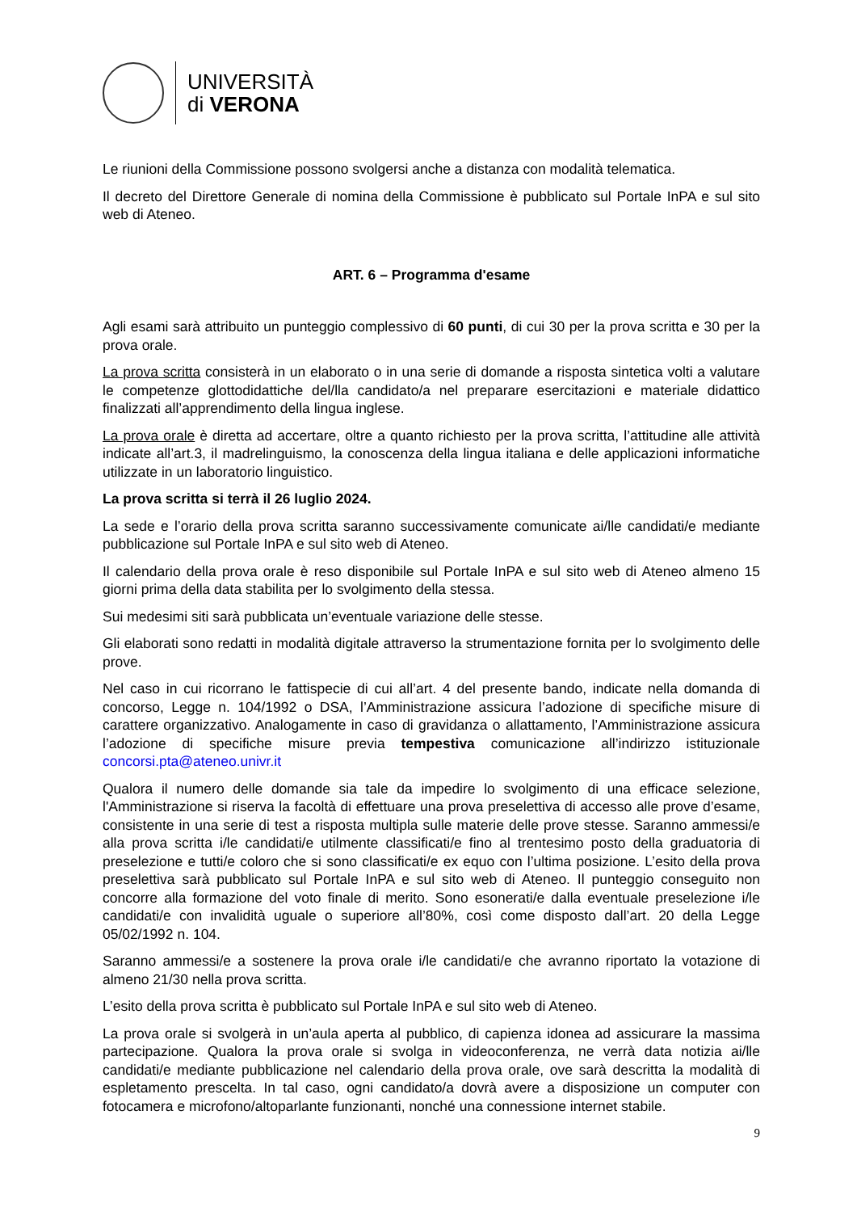UNIVERSITÀ
di VERONA
Le riunioni della Commissione possono svolgersi anche a distanza con modalità telematica.
Il decreto del Direttore Generale di nomina della Commissione è pubblicato sul Portale InPA e sul sito web di Ateneo.
ART. 6 – Programma d'esame
Agli esami sarà attribuito un punteggio complessivo di 60 punti, di cui 30 per la prova scritta e 30 per la prova orale.
La prova scritta consisterà in un elaborato o in una serie di domande a risposta sintetica volti a valutare le competenze glottodidattiche del/lla candidato/a nel preparare esercitazioni e materiale didattico finalizzati all’apprendimento della lingua inglese.
La prova orale è diretta ad accertare, oltre a quanto richiesto per la prova scritta, l’attitudine alle attività indicate all’art.3, il madrelinguismo, la conoscenza della lingua italiana e delle applicazioni informatiche utilizzate in un laboratorio linguistico.
La prova scritta si terrà il 26 luglio 2024.
La sede e l’orario della prova scritta saranno successivamente comunicate ai/lle candidati/e mediante pubblicazione sul Portale InPA e sul sito web di Ateneo.
Il calendario della prova orale è reso disponibile sul Portale InPA e sul sito web di Ateneo almeno 15 giorni prima della data stabilita per lo svolgimento della stessa.
Sui medesimi siti sarà pubblicata un’eventuale variazione delle stesse.
Gli elaborati sono redatti in modalità digitale attraverso la strumentazione fornita per lo svolgimento delle prove.
Nel caso in cui ricorrano le fattispecie di cui all’art. 4 del presente bando, indicate nella domanda di concorso, Legge n. 104/1992 o DSA, l’Amministrazione assicura l’adozione di specifiche misure di carattere organizzativo. Analogamente in caso di gravidanza o allattamento, l’Amministrazione assicura l’adozione di specifiche misure previa tempestiva comunicazione all’indirizzo istituzionale concorsi.pta@ateneo.univr.it
Qualora il numero delle domande sia tale da impedire lo svolgimento di una efficace selezione, l'Amministrazione si riserva la facoltà di effettuare una prova preselettiva di accesso alle prove d’esame, consistente in una serie di test a risposta multipla sulle materie delle prove stesse. Saranno ammessi/e alla prova scritta i/le candidati/e utilmente classificati/e fino al trentesimo posto della graduatoria di preselezione e tutti/e coloro che si sono classificati/e ex equo con l’ultima posizione. L’esito della prova preselettiva sarà pubblicato sul Portale InPA e sul sito web di Ateneo. Il punteggio conseguito non concorre alla formazione del voto finale di merito. Sono esonerati/e dalla eventuale preselezione i/le candidati/e con invalidità uguale o superiore all’80%, così come disposto dall’art. 20 della Legge 05/02/1992 n. 104.
Saranno ammessi/e a sostenere la prova orale i/le candidati/e che avranno riportato la votazione di almeno 21/30 nella prova scritta.
L’esito della prova scritta è pubblicato sul Portale InPA e sul sito web di Ateneo.
La prova orale si svolgerà in un’aula aperta al pubblico, di capienza idonea ad assicurare la massima partecipazione. Qualora la prova orale si svolga in videoconferenza, ne verrà data notizia ai/lle candidati/e mediante pubblicazione nel calendario della prova orale, ove sarà descritta la modalità di espletamento prescelta. In tal caso, ogni candidato/a dovrà avere a disposizione un computer con fotocamera e microfono/altoparlante funzionanti, nonché una connessione internet stabile.
9